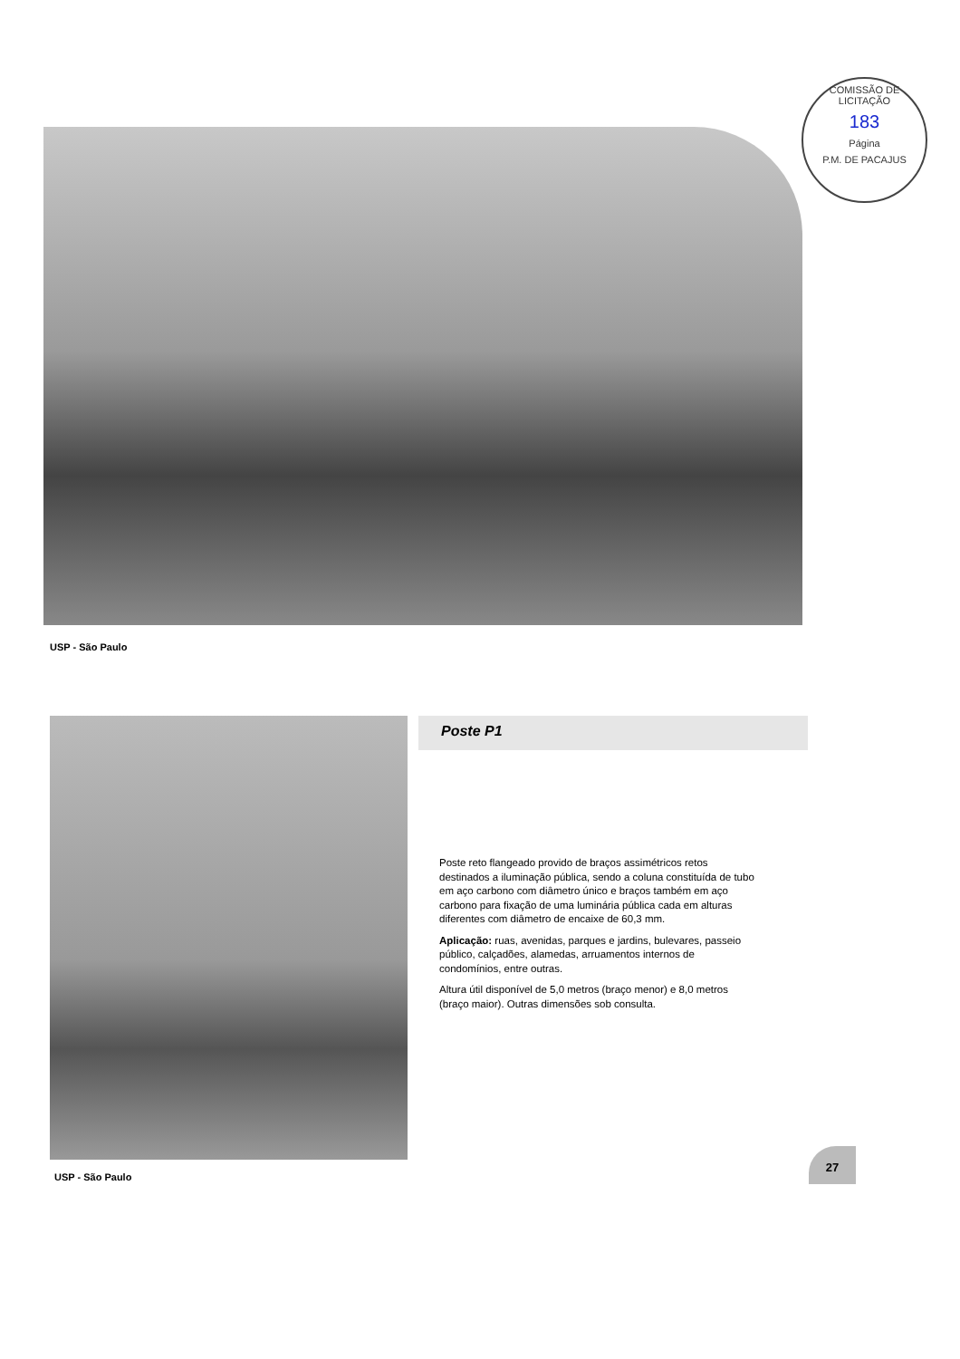COMISSÃO DE LICITAÇÃO
183
Página
P.M. DE PACAJUS
USP - São Paulo
Poste P1
Poste reto flangeado provido de braços assimétricos retos destinados a iluminação pública, sendo a coluna constituída de tubo em aço carbono com diâmetro único e braços também em aço carbono para fixação de uma luminária pública cada em alturas diferentes com diâmetro de encaixe de 60,3 mm.
Aplicação: ruas, avenidas, parques e jardins, bulevares, passeio público, calçadões, alamedas, arruamentos internos de condomínios, entre outras.
Altura útil disponível de 5,0 metros (braço menor) e 8,0 metros (braço maior). Outras dimensões sob consulta.
USP - São Paulo
27